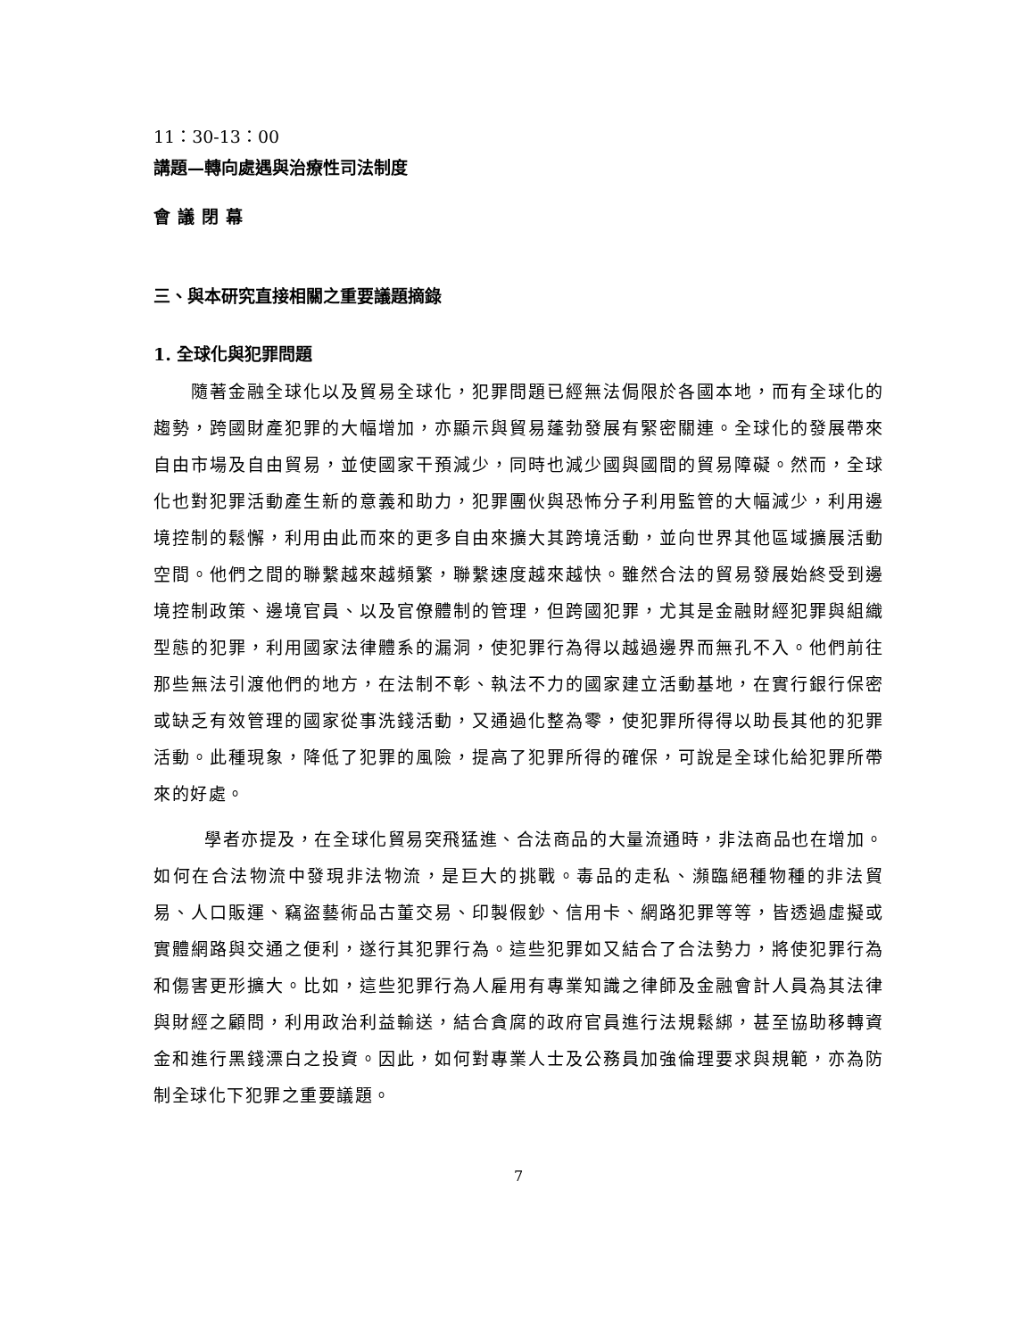11：30-13：00
講題—轉向處遇與治療性司法制度
會議閉幕
三、與本研究直接相關之重要議題摘錄
1. 全球化與犯罪問題
隨著金融全球化以及貿易全球化，犯罪問題已經無法侷限於各國本地，而有全球化的趨勢，跨國財產犯罪的大幅增加，亦顯示與貿易蓬勃發展有緊密關連。全球化的發展帶來自由市場及自由貿易，並使國家干預減少，同時也減少國與國間的貿易障礙。然而，全球化也對犯罪活動產生新的意義和助力，犯罪團伙與恐怖分子利用監管的大幅減少，利用邊境控制的鬆懈，利用由此而來的更多自由來擴大其跨境活動，並向世界其他區域擴展活動空間。他們之間的聯繫越來越頻繁，聯繫速度越來越快。雖然合法的貿易發展始終受到邊境控制政策、邊境官員、以及官僚體制的管理，但跨國犯罪，尤其是金融財經犯罪與組織型態的犯罪，利用國家法律體系的漏洞，使犯罪行為得以越過邊界而無孔不入。他們前往那些無法引渡他們的地方，在法制不彰、執法不力的國家建立活動基地，在實行銀行保密或缺乏有效管理的國家從事洗錢活動，又通過化整為零，使犯罪所得得以助長其他的犯罪活動。此種現象，降低了犯罪的風險，提高了犯罪所得的確保，可說是全球化給犯罪所帶來的好處。
學者亦提及，在全球化貿易突飛猛進、合法商品的大量流通時，非法商品也在增加。如何在合法物流中發現非法物流，是巨大的挑戰。毒品的走私、瀕臨絕種物種的非法貿易、人口販運、竊盜藝術品古董交易、印製假鈔、信用卡、網路犯罪等等，皆透過虛擬或實體網路與交通之便利，遂行其犯罪行為。這些犯罪如又結合了合法勢力，將使犯罪行為和傷害更形擴大。比如，這些犯罪行為人雇用有專業知識之律師及金融會計人員為其法律與財經之顧問，利用政治利益輸送，結合貪腐的政府官員進行法規鬆綁，甚至協助移轉資金和進行黑錢漂白之投資。因此，如何對專業人士及公務員加強倫理要求與規範，亦為防制全球化下犯罪之重要議題。
7